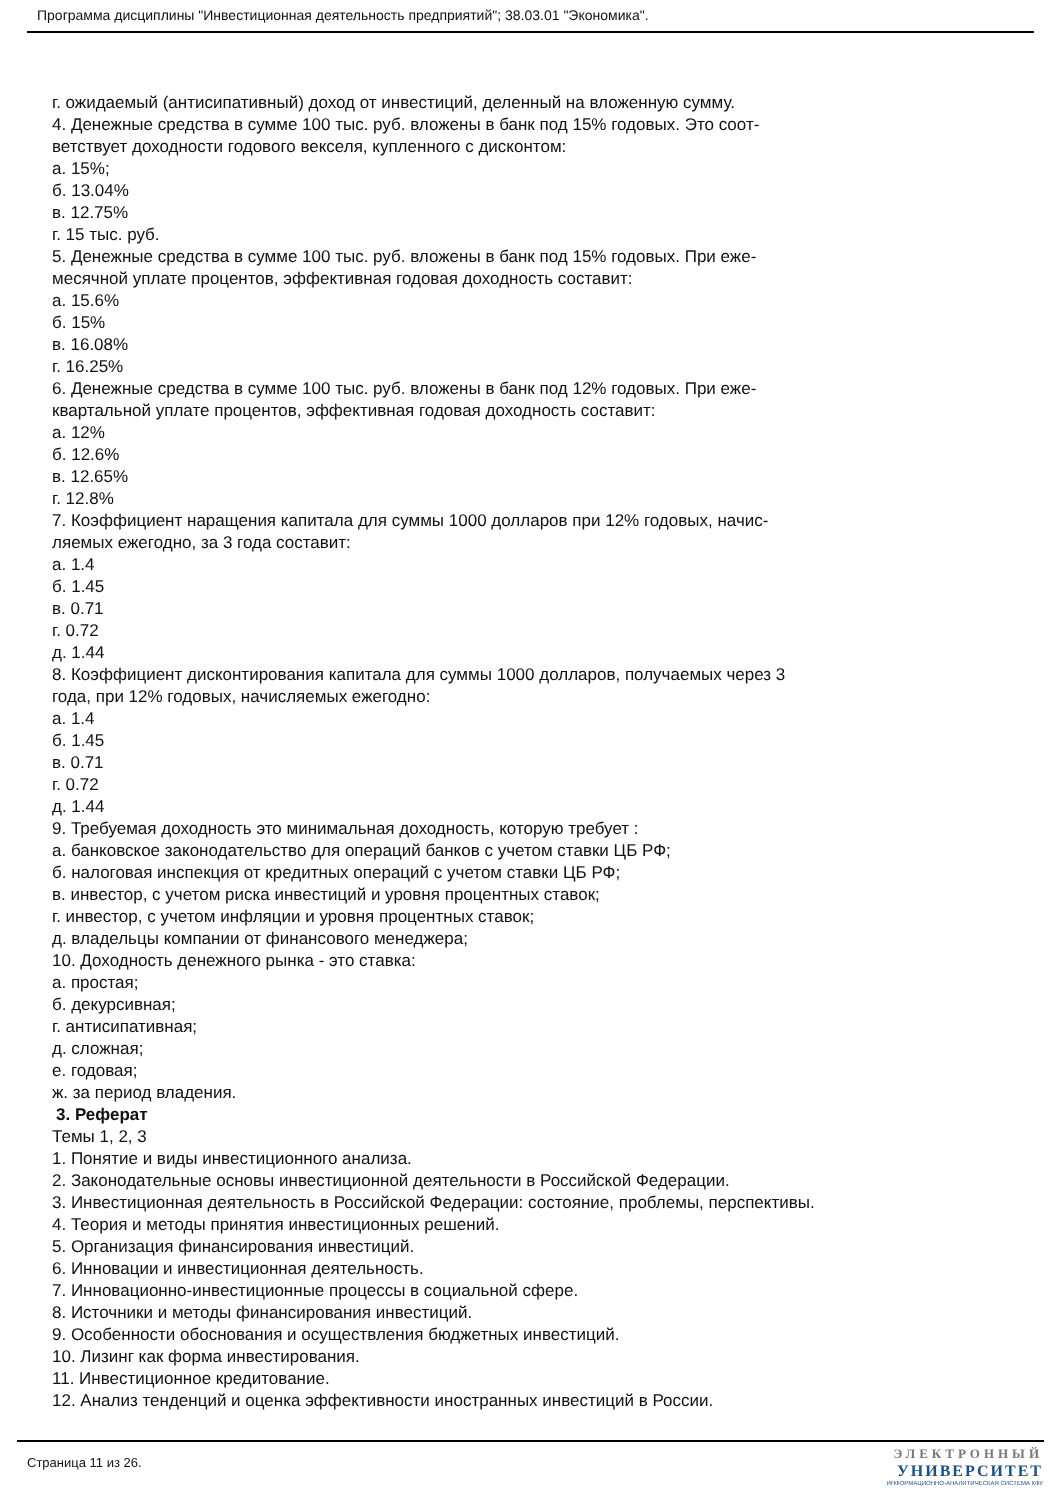Программа дисциплины "Инвестиционная деятельность предприятий"; 38.03.01 "Экономика".
г. ожидаемый (антисипативный) доход от инвестиций, деленный на вложенную сумму.
4. Денежные средства в сумме 100 тыс. руб. вложены в банк под 15% годовых. Это соот-
ветствует доходности годового векселя, купленного с дисконтом:
а. 15%;
б. 13.04%
в. 12.75%
г. 15 тыс. руб.
5. Денежные средства в сумме 100 тыс. руб. вложены в банк под 15% годовых. При еже-
месячной уплате процентов, эффективная годовая доходность составит:
а. 15.6%
б. 15%
в. 16.08%
г. 16.25%
6. Денежные средства в сумме 100 тыс. руб. вложены в банк под 12% годовых. При еже-
квартальной уплате процентов, эффективная годовая доходность составит:
а. 12%
б. 12.6%
в. 12.65%
г. 12.8%
7. Коэффициент наращения капитала для суммы 1000 долларов при 12% годовых, начис-
ляемых ежегодно, за 3 года составит:
а. 1.4
б. 1.45
в. 0.71
г. 0.72
д. 1.44
8. Коэффициент дисконтирования капитала для суммы 1000 долларов, получаемых через 3
года, при 12% годовых, начисляемых ежегодно:
а. 1.4
б. 1.45
в. 0.71
г. 0.72
д. 1.44
9. Требуемая доходность это минимальная доходность, которую требует :
а. банковское законодательство для операций банков с учетом ставки ЦБ РФ;
б. налоговая инспекция от кредитных операций с учетом ставки ЦБ РФ;
в. инвестор, с учетом риска инвестиций и уровня процентных ставок;
г. инвестор, с учетом инфляции и уровня процентных ставок;
д. владельцы компании от финансового менеджера;
10. Доходность денежного рынка - это ставка:
а. простая;
б. декурсивная;
г. антисипативная;
д. сложная;
е. годовая;
ж. за период владения.
3. Реферат
Темы 1, 2, 3
1. Понятие и виды инвестиционного анализа.
2. Законодательные основы инвестиционной деятельности в Российской Федерации.
3. Инвестиционная деятельность в Российской Федерации: состояние, проблемы, перспективы.
4. Теория и методы принятия инвестиционных решений.
5. Организация финансирования инвестиций.
6. Инновации и инвестиционная деятельность.
7. Инновационно-инвестиционные процессы в социальной сфере.
8. Источники и методы финансирования инвестиций.
9. Особенности обоснования и осуществления бюджетных инвестиций.
10. Лизинг как форма инвестирования.
11. Инвестиционное кредитование.
12. Анализ тенденций и оценка эффективности иностранных инвестиций в России.
Страница 11 из 26.
ЭЛЕКТРОННЫЙ
УНИВЕРСИТЕТ
ИНФОРМАЦИОННО-АНАЛИТИЧЕСКАЯ СИСТЕМА КФУ